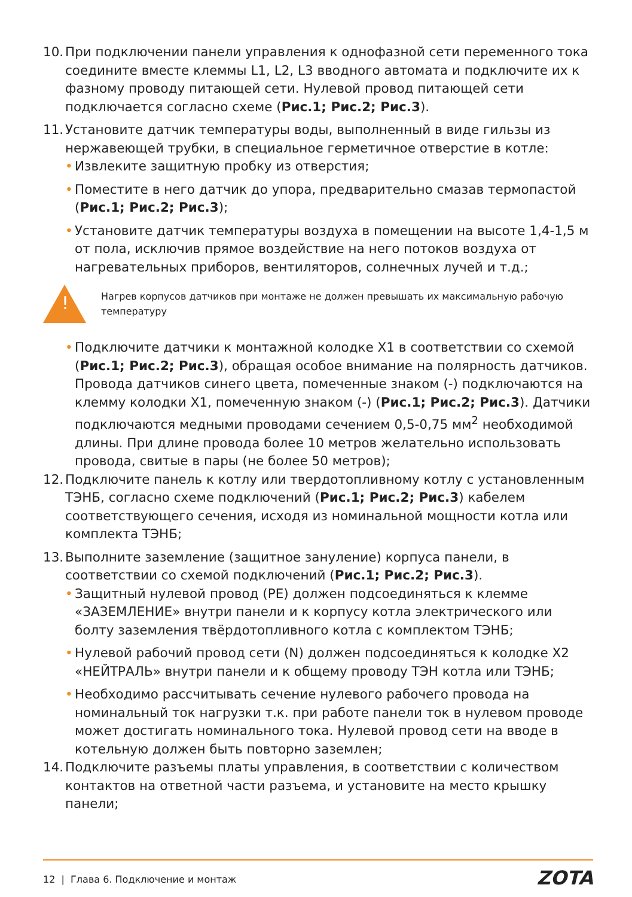10.
При подключении панели управления к однофазной сети переменного тока соедините вместе клеммы L1, L2, L3 вводного автомата и подключите их к фазному проводу питающей сети. Нулевой провод питающей сети подключается согласно схеме (Рис.1; Рис.2; Рис.3).
11.
Установите датчик температуры воды, выполненный в виде гильзы из нержавеющей трубки, в специальное герметичное отверстие в котле:
• Извлеките защитную пробку из отверстия;
• Поместите в него датчик до упора, предварительно смазав термопастой (Рис.1; Рис.2; Рис.3);
• Установите датчик температуры воздуха в помещении на высоте 1,4-1,5 м от пола, исключив прямое воздействие на него потоков воздуха от нагревательных приборов, вентиляторов, солнечных лучей и т.д.;
!
Нагрев корпусов датчиков при монтаже не должен превышать их максимальную рабочую температуру
• Подключите датчики к монтажной колодке X1 в соответствии со схемой (Рис.1; Рис.2; Рис.3), обращая особое внимание на полярность датчиков. Провода датчиков синего цвета, помеченные знаком (-) подключаются на клемму колодки X1, помеченную знаком (-) (Рис.1; Рис.2; Рис.3). Датчики подключаются медными проводами сечением 0,5-0,75 мм<sup>2</sup> необходимой длины. При длине провода более 10 метров желательно использовать провода, свитые в пары (не более 50 метров);
12.
Подключите панель к котлу или твердотопливному котлу с установленным ТЭНБ, согласно схеме подключений (Рис.1; Рис.2; Рис.3) кабелем соответствующего сечения, исходя из номинальной мощности котла или комплекта ТЭНБ;
13.
Выполните заземление (защитное зануление) корпуса панели, в соответствии со схемой подключений (Рис.1; Рис.2; Рис.3).
• Защитный нулевой провод (PE) должен подсоединяться к клемме «ЗАЗЕМЛЕНИЕ» внутри панели и к корпусу котла электрического или болту заземления твёрдотопливного котла с комплектом ТЭНБ;
• Нулевой рабочий провод сети (N) должен подсоединяться к колодке X2 «НЕЙТРАЛЬ» внутри панели и к общему проводу ТЭН котла или ТЭНБ;
• Необходимо рассчитывать сечение нулевого рабочего провода на номинальный ток нагрузки т.к. при работе панели ток в нулевом проводе может достигать номинального тока. Нулевой провод сети на вводе в котельную должен быть повторно заземлен;
14.
Подключите разъемы платы управления, в соответствии с количеством контактов на ответной части разъема, и установите на место крышку панели;
12 | Глава 6. Подключение и монтаж
ZOTA